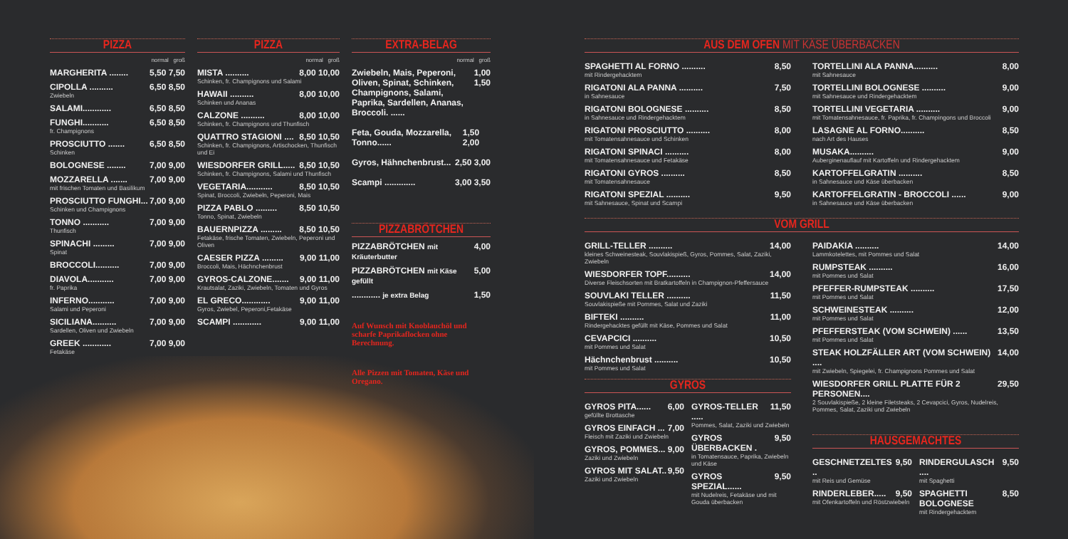PIZZA
normal groß
MARGHERITA ........ 5,50 7,50
CIPOLLA .......... 6,50 8,50
Zwiebeln
SALAMI............ 6,50 8,50
FUNGHI........... 6,50 8,50
fr. Champignons
PROSCIUTTO ....... 6,50 8,50
Schinken
BOLOGNESE ........ 7,00 9,00
MOZZARELLA ....... 7,00 9,00
mit frischen Tomaten und Basilikum
PROSCIUTTO FUNGHI... 7,00 9,00
Schinken und Champignons
TONNO ........... 7,00 9,00
Thunfisch
SPINACHI ......... 7,00 9,00
Spinat
BROCCOLI.......... 7,00 9,00
DIAVOLA........... 7,00 9,00
fr. Paprika
INFERNO........... 7,00 9,00
Salami und Peperoni
SICILIANA.......... 7,00 9,00
Sardellen, Oliven und Zwiebeln
GREEK ............ 7,00 9,00
Fetakäse
PIZZA
normal groß
MISTA .......... 8,00 10,00
Schinken, fr. Champignons und Salami
HAWAII .......... 8,00 10,00
Schinken und Ananas
CALZONE .......... 8,00 10,00
Schinken, fr. Champignons und Thunfisch
QUATTRO STAGIONI .... 8,50 10,50
Schinken, fr. Champignons, Artischocken, Thunfisch und Ei
WIESDORFER GRILL..... 8,50 10,50
Schinken, fr. Champignons, Salami und Thunfisch
VEGETARIA........... 8,50 10,50
Spinat, Broccoli, Zwiebeln, Peperoni, Mais
PIZZA PABLO ......... 8,50 10,50
Tonno, Spinat, Zwiebeln
BAUERNPIZZA ......... 8,50 10,50
Fetakäse, frische Tomaten, Zwiebeln, Peperoni und Oliven
CAESER PIZZA ......... 9,00 11,00
Broccoli, Mais, Hächnchenbrust
GYROS-CALZONE....... 9,00 11,00
Krautsalat, Zaziki, Zwiebeln, Tomaten und Gyros
EL GRECO............ 9,00 11,00
Gyros, Zwiebel, Peperoni,Fetakäse
SCAMPI ............ 9,00 11,00
EXTRA-BELAG
normal groß
Zwiebeln, Mais, Peperoni, Oliven, Spinat, Schinken, Champignons, Salami, Paprika, Sardellen, Ananas, Broccoli. ...... 1,00 1,50
Feta, Gouda, Mozzarella, Tonno...... 1,50 2,00
Gyros, Hähnchenbrust... 2,50 3,00
Scampi ............. 3,00 3,50
PIZZABRÖTCHEN
PIZZABRÖTCHEN mit Kräuterbutter 4,00
PIZZABRÖTCHEN mit Käse gefüllt 5,00
............ je extra Belag 1,50
Auf Wunsch mit Knoblauchöl und scharfe Paprikaflocken ohne Berechnung.
Alle Pizzen mit Tomaten, Käse und Oregano.
AUS DEM OFEN MIT KÄSE ÜBERBACKEN
SPAGHETTI AL FORNO .......... 8,50
mit Rindergehacktem
RIGATONI ALA PANNA .......... 7,50
in Sahnesauce
RIGATONI BOLOGNESE .......... 8,50
in Sahnesauce und Rindergehacktem
RIGATONI PROSCIUTTO .......... 8,00
mit Tomatensahnesauce und Schinken
RIGATONI SPINACI .......... 8,00
mit Tomatensahnesauce und Fetakäse
RIGATONI GYROS .......... 8,50
mit Tomatensahnesauce
RIGATONI SPEZIAL .......... 9,50
mit Sahnesauce, Spinat und Scampi
TORTELLINI ALA PANNA.......... 8,00
mit Sahnesauce
TORTELLINI BOLOGNESE .......... 9,00
mit Sahnesauce und Rindergehacktem
TORTELLINI VEGETARIA .......... 9,00
mit Tomatensahnesauce, fr. Paprika, fr. Champingons und Broccoli
LASAGNE AL FORNO.......... 8,50
nach Art des Hauses
MUSAKA.......... 9,00
Auberginenauflauf mit Kartoffeln und Rindergehacktem
KARTOFFELGRATIN .......... 8,50
in Sahnesauce und Käse überbacken
KARTOFFELGRATIN - BROCCOLI ...... 9,00
in Sahnesauce und Käse überbacken
VOM GRILL
GRILL-TELLER .......... 14,00
kleines Schweinesteak, Souvlakispieß, Gyros, Pommes, Salat, Zaziki, Zwiebeln
WIESDORFER TOPF.......... 14,00
Diverse Fleischsorten mit Bratkartoffeln in Champignon-Pfeffersauce
SOUVLAKI TELLER .......... 11,50
Souvlakispieße mit Pommes, Salat und Zaziki
BIFTEKI .......... 11,00
Rindergehacktes gefüllt mit Käse, Pommes und Salat
CEVAPCICI .......... 10,50
mit Pommes und Salat
Hächnchenbrust .......... 10,50
mit Pommes und Salat
GYROS
GYROS PITA...... 6,00
gefüllte Brottasche
GYROS EINFACH ... 7,00
Fleisch mit Zaziki und Zwiebeln
GYROS, POMMES... 9,00
Zaziki und Zwiebeln
GYROS MIT SALAT.. 9,50
Zaziki und Zwiebeln
GYROS-TELLER ..... 11,50
Pommes, Salat, Zaziki und Zwiebeln
GYROS ÜBERBACKEN . 9,50
in Tomatensauce, Paprika, Zwiebeln und Käse
GYROS SPEZIAL...... 9,50
mit Nudelreis, Fetakäse und mit Gouda überbacken
PAIDAKIA .......... 14,00
Lammkotelettes, mit Pommes und Salat
RUMPSTEAK .......... 16,00
mit Pommes und Salat
PFEFFER-RUMPSTEAK .......... 17,50
mit Pommes und Salat
SCHWEINESTEAK .......... 12,00
mit Pommes und Salat
PFEFFERSTEAK (VOM SCHWEIN) ...... 13,50
mit Pommes und Salat
STEAK HOLZFÄLLER ART (VOM SCHWEIN) .... 14,00
mit Zwiebeln, Spiegelei, fr. Champignons Pommes und Salat
WIESDORFER GRILL PLATTE FÜR 2 PERSONEN.... 29,50
2 Souvlakispieße, 2 kleine Filetsteaks, 2 Cevapcici, Gyros, Nudelreis, Pommes, Salat, Zaziki und Zwiebeln
HAUSGEMACHTES
GESCHNETZELTES .. 9,50
mit Reis und Gemüse
RINDERLEBER..... 9,50
mit Ofenkartoffeln und Röstzwiebeln
RINDERGULASCH .... 9,50
mit Spaghetti
SPAGHETTI BOLOGNESE 8,50
mit Rindergehacktem